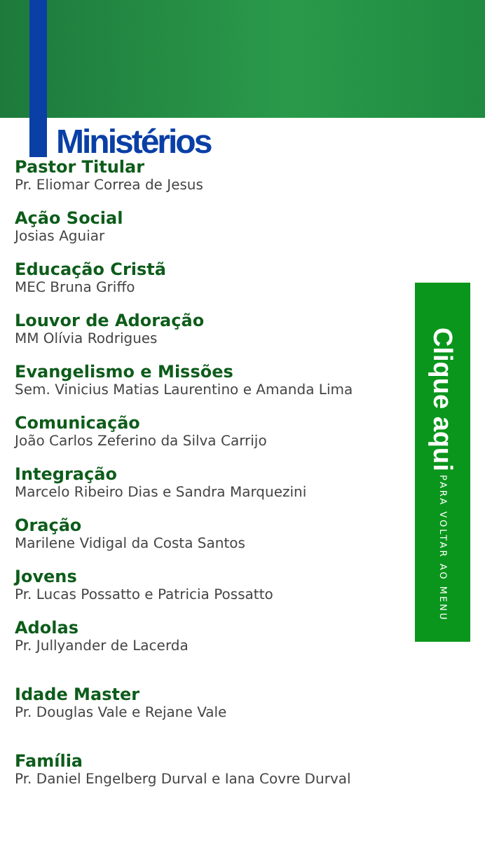Ministérios
Pastor Titular
Pr. Eliomar Correa de Jesus
Ação Social
Josias Aguiar
Educação Cristã
MEC Bruna Griffo
Louvor de Adoração
MM Olívia Rodrigues
Evangelismo e Missões
Sem. Vinicius Matias Laurentino e Amanda Lima
Comunicação
João Carlos Zeferino da Silva Carrijo
Integração
Marcelo Ribeiro Dias e Sandra Marquezini
Oração
Marilene Vidigal da Costa Santos
Jovens
Pr. Lucas Possatto e Patricia Possatto
Adolas
Pr. Jullyander de Lacerda
Idade Master
Pr. Douglas Vale e Rejane Vale
Família
Pr. Daniel Engelberg Durval e Iana Covre Durval
Clique aqui PARA VOLTAR AO MENU